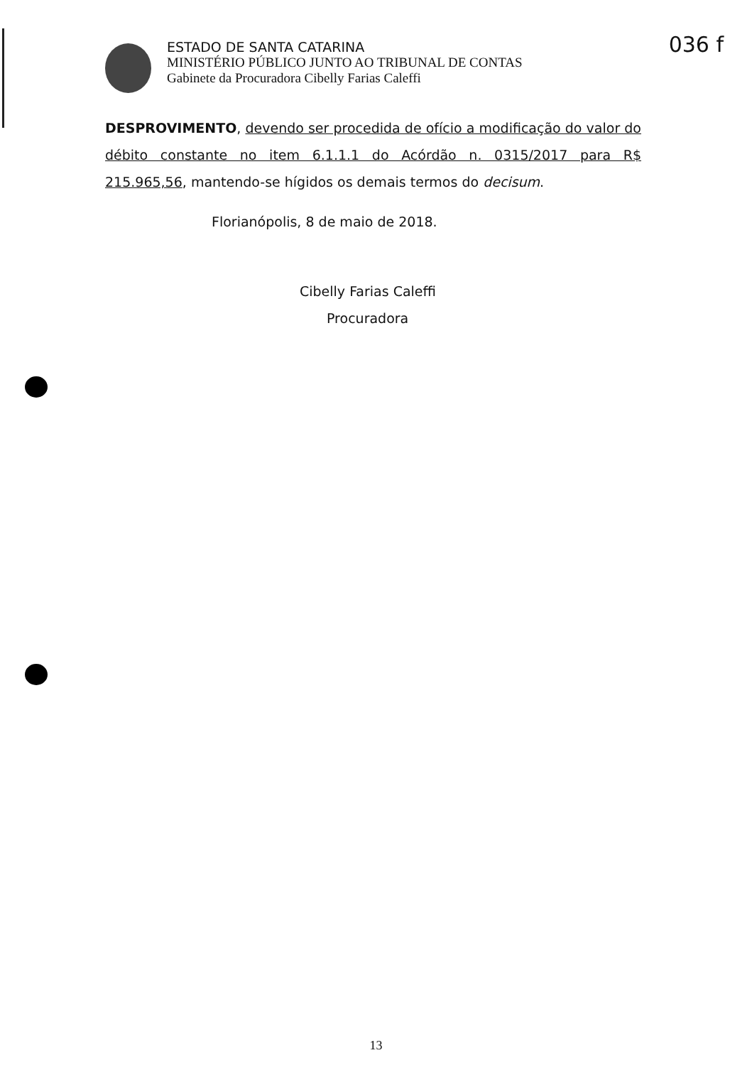036 f
ESTADO DE SANTA CATARINA
MINISTÉRIO PÚBLICO JUNTO AO TRIBUNAL DE CONTAS
Gabinete da Procuradora Cibelly Farias Caleffi
DESPROVIMENTO, devendo ser procedida de ofício a modificação do valor do débito constante no item 6.1.1.1 do Acórdão n. 0315/2017 para R$ 215.965,56, mantendo-se hígidos os demais termos do decisum.
Florianópolis, 8 de maio de 2018.
Cibelly Farias Caleffi
Procuradora
13